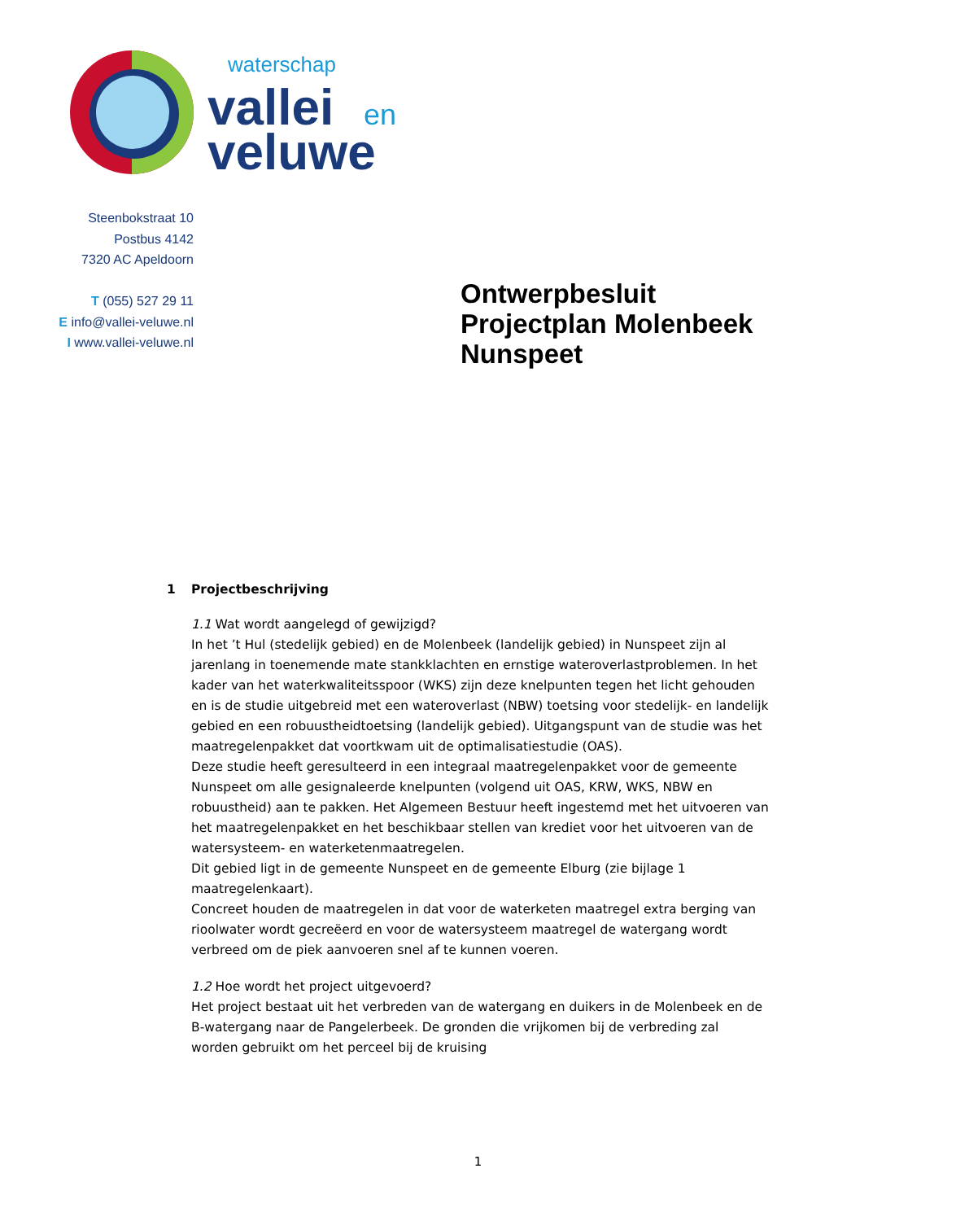waterschap
vallei
en
veluwe
Steenbokstraat 10
Postbus 4142
7320 AC Apeldoorn
T (055) 527 29 11
E info@vallei-veluwe.nl
I www.vallei-veluwe.nl
Ontwerpbesluit
Projectplan Molenbeek
Nunspeet
1 Projectbeschrijving
1.1 Wat wordt aangelegd of gewijzigd?
In het ’t Hul (stedelijk gebied) en de Molenbeek (landelijk gebied) in Nunspeet zijn al jarenlang in toenemende mate stankklachten en ernstige wateroverlastproblemen. In het kader van het waterkwaliteitsspoor (WKS) zijn deze knelpunten tegen het licht gehouden en is de studie uitgebreid met een wateroverlast (NBW) toetsing voor stedelijk- en landelijk gebied en een robuustheidtoetsing (landelijk gebied). Uitgangspunt van de studie was het maatregelenpakket dat voortkwam uit de optimalisatiestudie (OAS).
Deze studie heeft geresulteerd in een integraal maatregelenpakket voor de gemeente Nunspeet om alle gesignaleerde knelpunten (volgend uit OAS, KRW, WKS, NBW en robuustheid) aan te pakken. Het Algemeen Bestuur heeft ingestemd met het uitvoeren van het maatregelenpakket en het beschikbaar stellen van krediet voor het uitvoeren van de watersysteem- en waterketenmaatregelen.
Dit gebied ligt in de gemeente Nunspeet en de gemeente Elburg (zie bijlage 1 maatregelenkaart).
Concreet houden de maatregelen in dat voor de waterketen maatregel extra berging van rioolwater wordt gecreëerd en voor de watersysteem maatregel de watergang wordt verbreed om de piek aanvoeren snel af te kunnen voeren.
1.2 Hoe wordt het project uitgevoerd?
Het project bestaat uit het verbreden van de watergang en duikers in de Molenbeek en de B-watergang naar de Pangelerbeek. De gronden die vrijkomen bij de verbreding zal worden gebruikt om het perceel bij de kruising
1